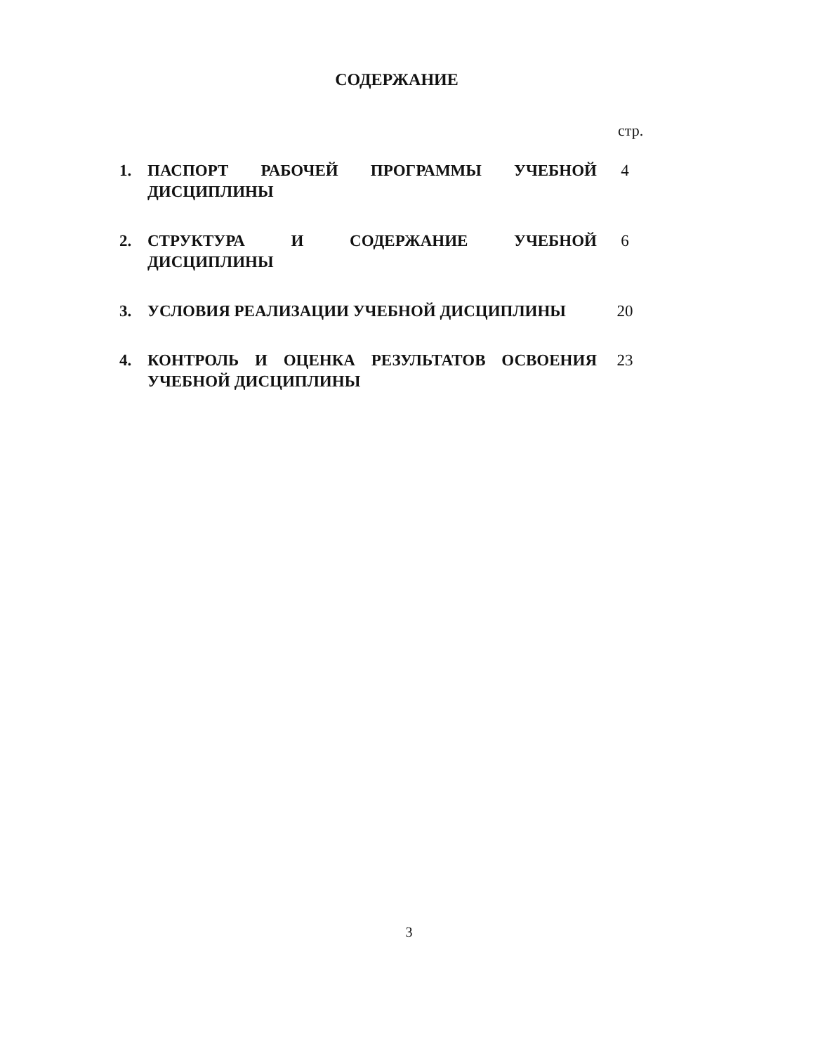СОДЕРЖАНИЕ
стр.
| 1. | ПАСПОРТ РАБОЧЕЙ ПРОГРАММЫ УЧЕБНОЙ ДИСЦИПЛИНЫ | 4 |
| 2. | СТРУКТУРА И СОДЕРЖАНИЕ УЧЕБНОЙ ДИСЦИПЛИНЫ | 6 |
| 3. | УСЛОВИЯ РЕАЛИЗАЦИИ УЧЕБНОЙ ДИСЦИПЛИНЫ | 20 |
| 4. | КОНТРОЛЬ И ОЦЕНКА РЕЗУЛЬТАТОВ ОСВОЕНИЯ УЧЕБНОЙ ДИСЦИПЛИНЫ | 23 |
3